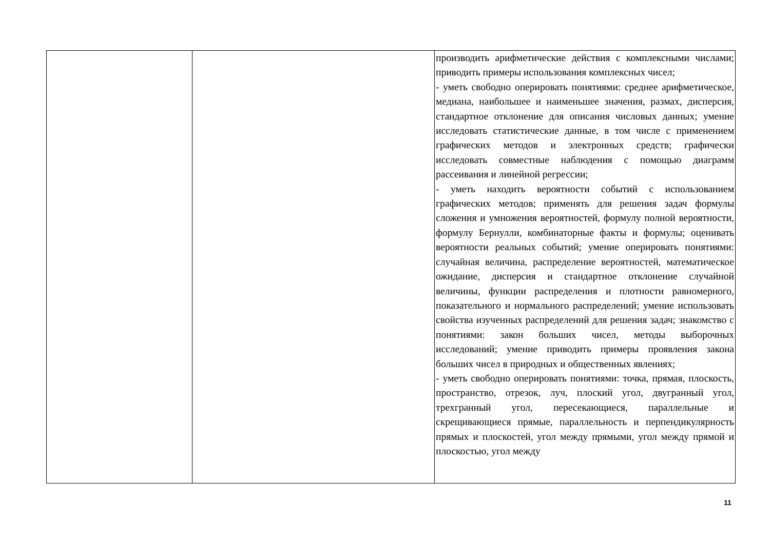| | | производить арифметические действия с комплексными числами; приводить примеры использования комплексных чисел; - уметь свободно оперировать понятиями: среднее арифметическое, медиана, наибольшее и наименьшее значения, размах, дисперсия, стандартное отклонение для описания числовых данных; умение исследовать статистические данные, в том числе с применением графических методов и электронных средств; графически исследовать совместные наблюдения с помощью диаграмм рассеивания и линейной регрессии; - уметь находить вероятности событий с использованием графических методов; применять для решения задач формулы сложения и умножения вероятностей, формулу полной вероятности, формулу Бернулли, комбинаторные факты и формулы; оценивать вероятности реальных событий; умение оперировать понятиями: случайная величина, распределение вероятностей, математическое ожидание, дисперсия и стандартное отклонение случайной величины, функции распределения и плотности равномерного, показательного и нормального распределений; умение использовать свойства изученных распределений для решения задач; знакомство с понятиями: закон больших чисел, методы выборочных исследований; умение приводить примеры проявления закона больших чисел в природных и общественных явлениях; - уметь свободно оперировать понятиями: точка, прямая, плоскость, пространство, отрезок, луч, плоский угол, двугранный угол, трехгранный угол, пересекающиеся, параллельные и скрещивающиеся прямые, параллельность и перпендикулярность прямых и плоскостей, угол между прямыми, угол между прямой и плоскостью, угол между |
11